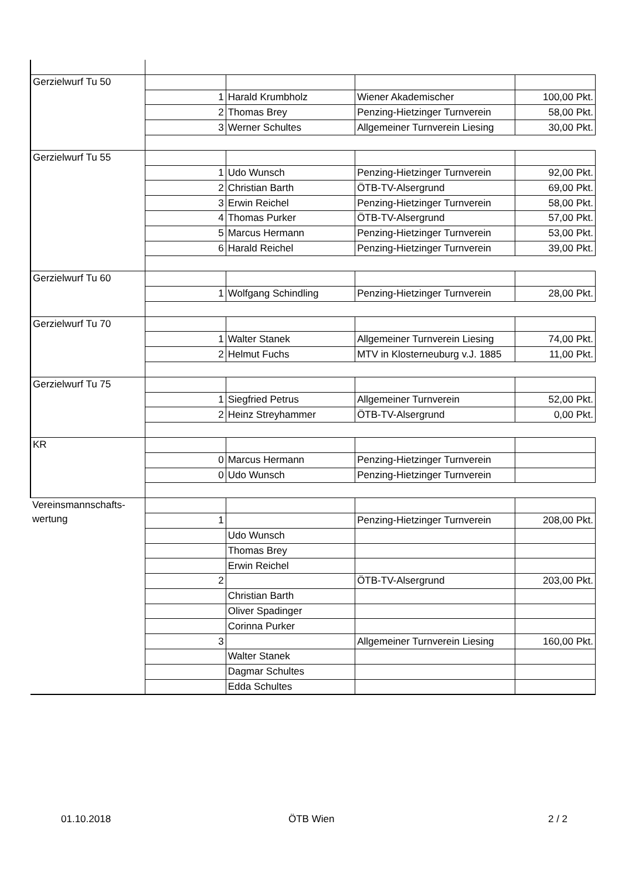| Gerzielwurf Tu 50 | | | | |
| | 1 | Harald Krumbholz | Wiener Akademischer | 100,00 Pkt. |
| | 2 | Thomas Brey | Penzing-Hietzinger Turnverein | 58,00 Pkt. |
| | 3 | Werner Schultes | Allgemeiner Turnverein Liesing | 30,00 Pkt. |
| Gerzielwurf Tu 55 | | | | |
| | 1 | Udo Wunsch | Penzing-Hietzinger Turnverein | 92,00 Pkt. |
| | 2 | Christian Barth | ÖTB-TV-Alsergrund | 69,00 Pkt. |
| | 3 | Erwin Reichel | Penzing-Hietzinger Turnverein | 58,00 Pkt. |
| | 4 | Thomas Purker | ÖTB-TV-Alsergrund | 57,00 Pkt. |
| | 5 | Marcus Hermann | Penzing-Hietzinger Turnverein | 53,00 Pkt. |
| | 6 | Harald Reichel | Penzing-Hietzinger Turnverein | 39,00 Pkt. |
| Gerzielwurf Tu 60 | | | | |
| | 1 | Wolfgang Schindling | Penzing-Hietzinger Turnverein | 28,00 Pkt. |
| Gerzielwurf Tu 70 | | | | |
| | 1 | Walter Stanek | Allgemeiner Turnverein Liesing | 74,00 Pkt. |
| | 2 | Helmut Fuchs | MTV in Klosterneuburg v.J. 1885 | 11,00 Pkt. |
| Gerzielwurf Tu 75 | | | | |
| | 1 | Siegfried Petrus | Allgemeiner Turnverein | 52,00 Pkt. |
| | 2 | Heinz Streyhammer | ÖTB-TV-Alsergrund | 0,00 Pkt. |
| KR | | | | |
| | 0 | Marcus Hermann | Penzing-Hietzinger Turnverein | |
| | 0 | Udo Wunsch | Penzing-Hietzinger Turnverein | |
| Vereinsmannschafts- wertung | | | | |
| | 1 | | Penzing-Hietzinger Turnverein | 208,00 Pkt. |
| | | Udo Wunsch | | |
| | | Thomas Brey | | |
| | | Erwin Reichel | | |
| | 2 | | ÖTB-TV-Alsergrund | 203,00 Pkt. |
| | | Christian Barth | | |
| | | Oliver Spadinger | | |
| | | Corinna Purker | | |
| | 3 | | Allgemeiner Turnverein Liesing | 160,00 Pkt. |
| | | Walter Stanek | | |
| | | Dagmar Schultes | | |
| | | Edda Schultes | | |
01.10.2018 ÖTB Wien 2 / 2